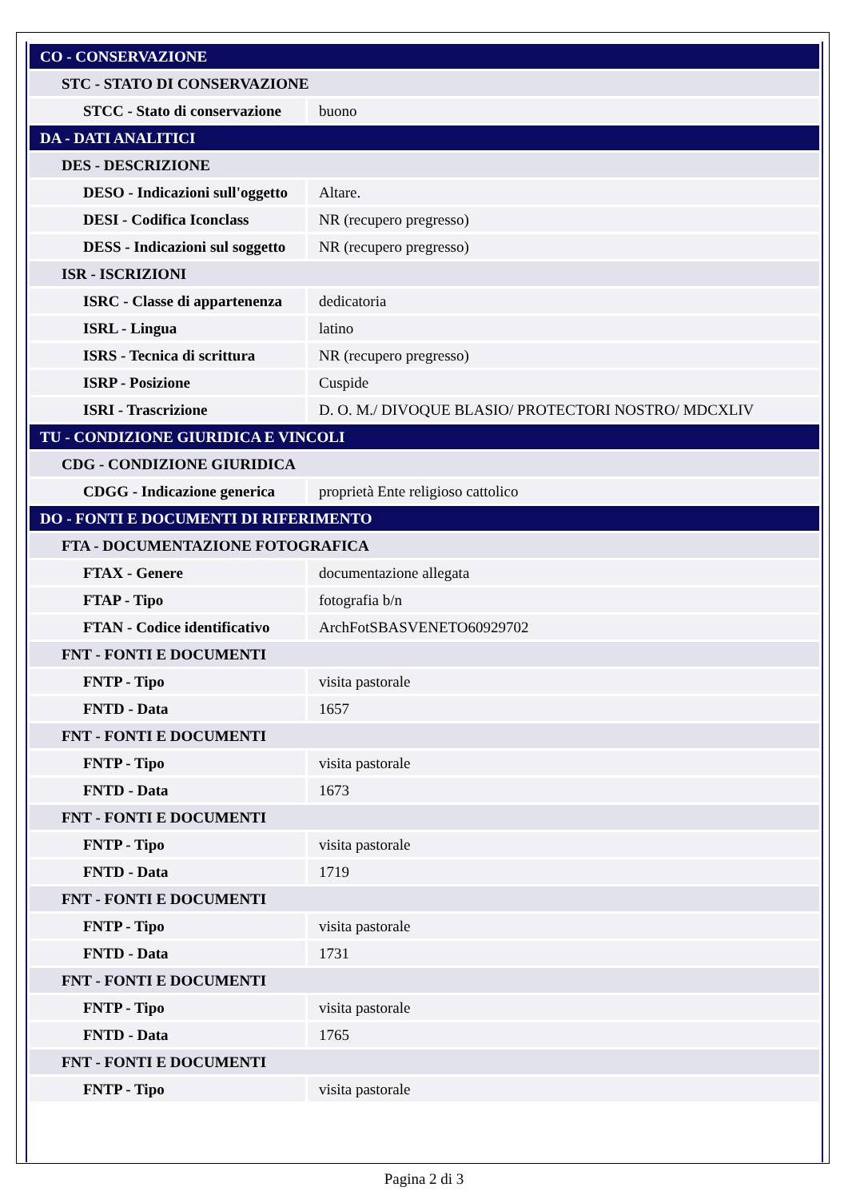| CO - CONSERVAZIONE | |
| STC - STATO DI CONSERVAZIONE | |
| STCC - Stato di conservazione | buono |
| DA - DATI ANALITICI | |
| DES - DESCRIZIONE | |
| DESO - Indicazioni sull'oggetto | Altare. |
| DESI - Codifica Iconclass | NR (recupero pregresso) |
| DESS - Indicazioni sul soggetto | NR (recupero pregresso) |
| ISR - ISCRIZIONI | |
| ISRC - Classe di appartenenza | dedicatoria |
| ISRL - Lingua | latino |
| ISRS - Tecnica di scrittura | NR (recupero pregresso) |
| ISRP - Posizione | Cuspide |
| ISRI - Trascrizione | D. O. M./ DIVOQUE BLASIO/ PROTECTORI NOSTRO/ MDCXLIV |
| TU - CONDIZIONE GIURIDICA E VINCOLI | |
| CDG - CONDIZIONE GIURIDICA | |
| CDGG - Indicazione generica | proprietà Ente religioso cattolico |
| DO - FONTI E DOCUMENTI DI RIFERIMENTO | |
| FTA - DOCUMENTAZIONE FOTOGRAFICA | |
| FTAX - Genere | documentazione allegata |
| FTAP - Tipo | fotografia b/n |
| FTAN - Codice identificativo | ArchFotSBASVENETO60929702 |
| FNT - FONTI E DOCUMENTI | |
| FNTP - Tipo | visita pastorale |
| FNTD - Data | 1657 |
| FNT - FONTI E DOCUMENTI | |
| FNTP - Tipo | visita pastorale |
| FNTD - Data | 1673 |
| FNT - FONTI E DOCUMENTI | |
| FNTP - Tipo | visita pastorale |
| FNTD - Data | 1719 |
| FNT - FONTI E DOCUMENTI | |
| FNTP - Tipo | visita pastorale |
| FNTD - Data | 1731 |
| FNT - FONTI E DOCUMENTI | |
| FNTP - Tipo | visita pastorale |
| FNTD - Data | 1765 |
| FNT - FONTI E DOCUMENTI | |
| FNTP - Tipo | visita pastorale |
Pagina 2 di 3